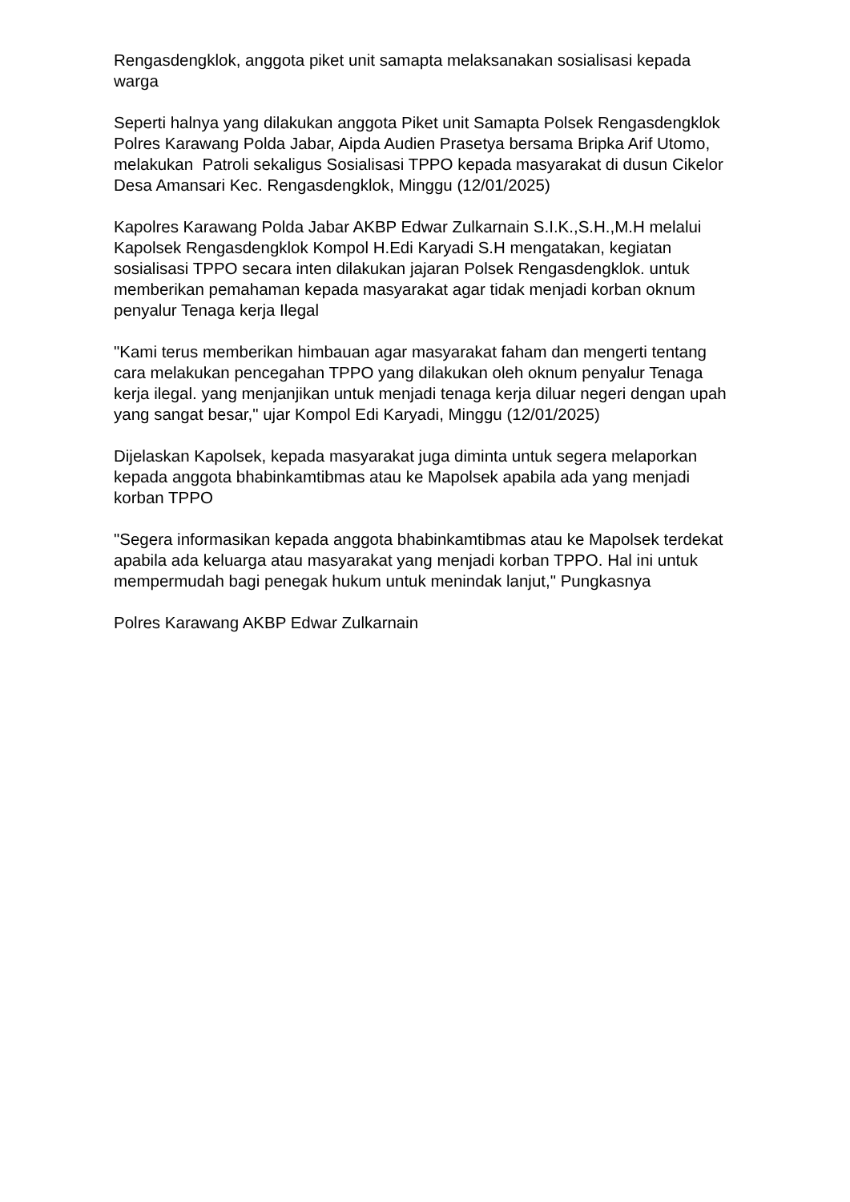Rengasdengklok, anggota piket unit samapta melaksanakan sosialisasi kepada warga
Seperti halnya yang dilakukan anggota Piket unit Samapta Polsek Rengasdengklok Polres Karawang Polda Jabar, Aipda Audien Prasetya bersama Bripka Arif Utomo, melakukan Patroli sekaligus Sosialisasi TPPO kepada masyarakat di dusun Cikelor Desa Amansari Kec. Rengasdengklok, Minggu (12/01/2025)
Kapolres Karawang Polda Jabar AKBP Edwar Zulkarnain S.I.K.,S.H.,M.H melalui Kapolsek Rengasdengklok Kompol H.Edi Karyadi S.H mengatakan, kegiatan sosialisasi TPPO secara inten dilakukan jajaran Polsek Rengasdengklok. untuk memberikan pemahaman kepada masyarakat agar tidak menjadi korban oknum penyalur Tenaga kerja Ilegal
"Kami terus memberikan himbauan agar masyarakat faham dan mengerti tentang cara melakukan pencegahan TPPO yang dilakukan oleh oknum penyalur Tenaga kerja ilegal. yang menjanjikan untuk menjadi tenaga kerja diluar negeri dengan upah yang sangat besar," ujar Kompol Edi Karyadi, Minggu (12/01/2025)
Dijelaskan Kapolsek, kepada masyarakat juga diminta untuk segera melaporkan kepada anggota bhabinkamtibmas atau ke Mapolsek apabila ada yang menjadi korban TPPO
"Segera informasikan kepada anggota bhabinkamtibmas atau ke Mapolsek terdekat apabila ada keluarga atau masyarakat yang menjadi korban TPPO. Hal ini untuk mempermudah bagi penegak hukum untuk menindak lanjut," Pungkasnya
Polres Karawang AKBP Edwar Zulkarnain